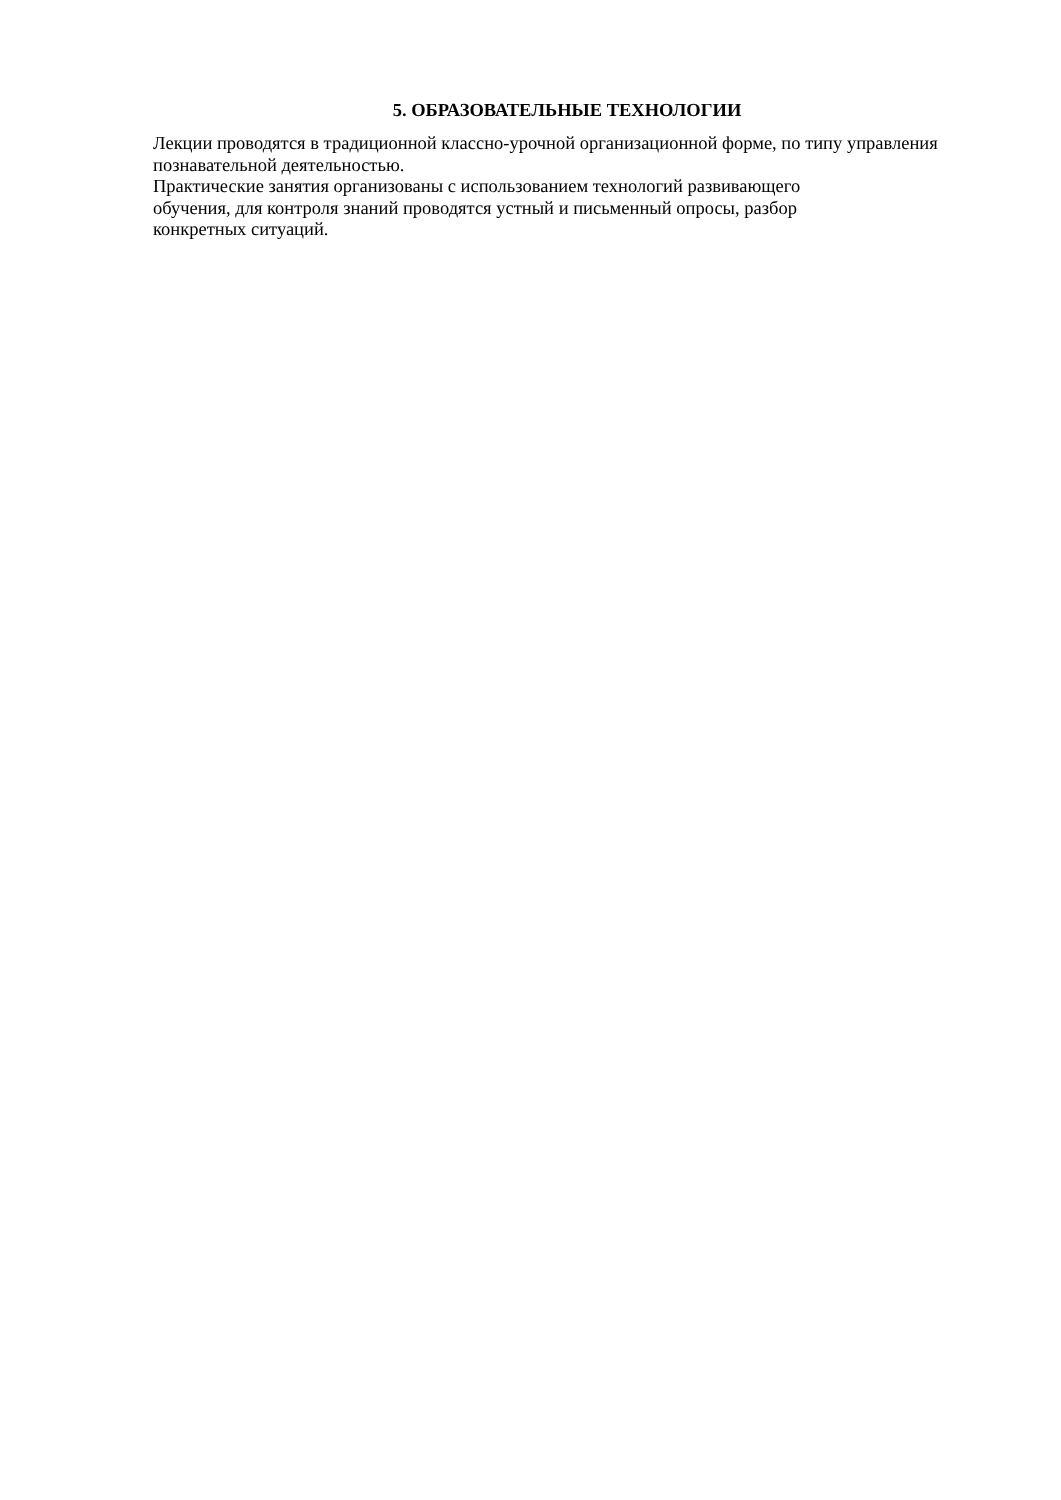5. ОБРАЗОВАТЕЛЬНЫЕ ТЕХНОЛОГИИ
Лекции проводятся в традиционной классно-урочной организационной форме, по типу управления познавательной деятельностью.
Практические занятия организованы с использованием технологий развивающего
обучения, для контроля знаний проводятся устный и письменный опросы, разбор
конкретных ситуаций.